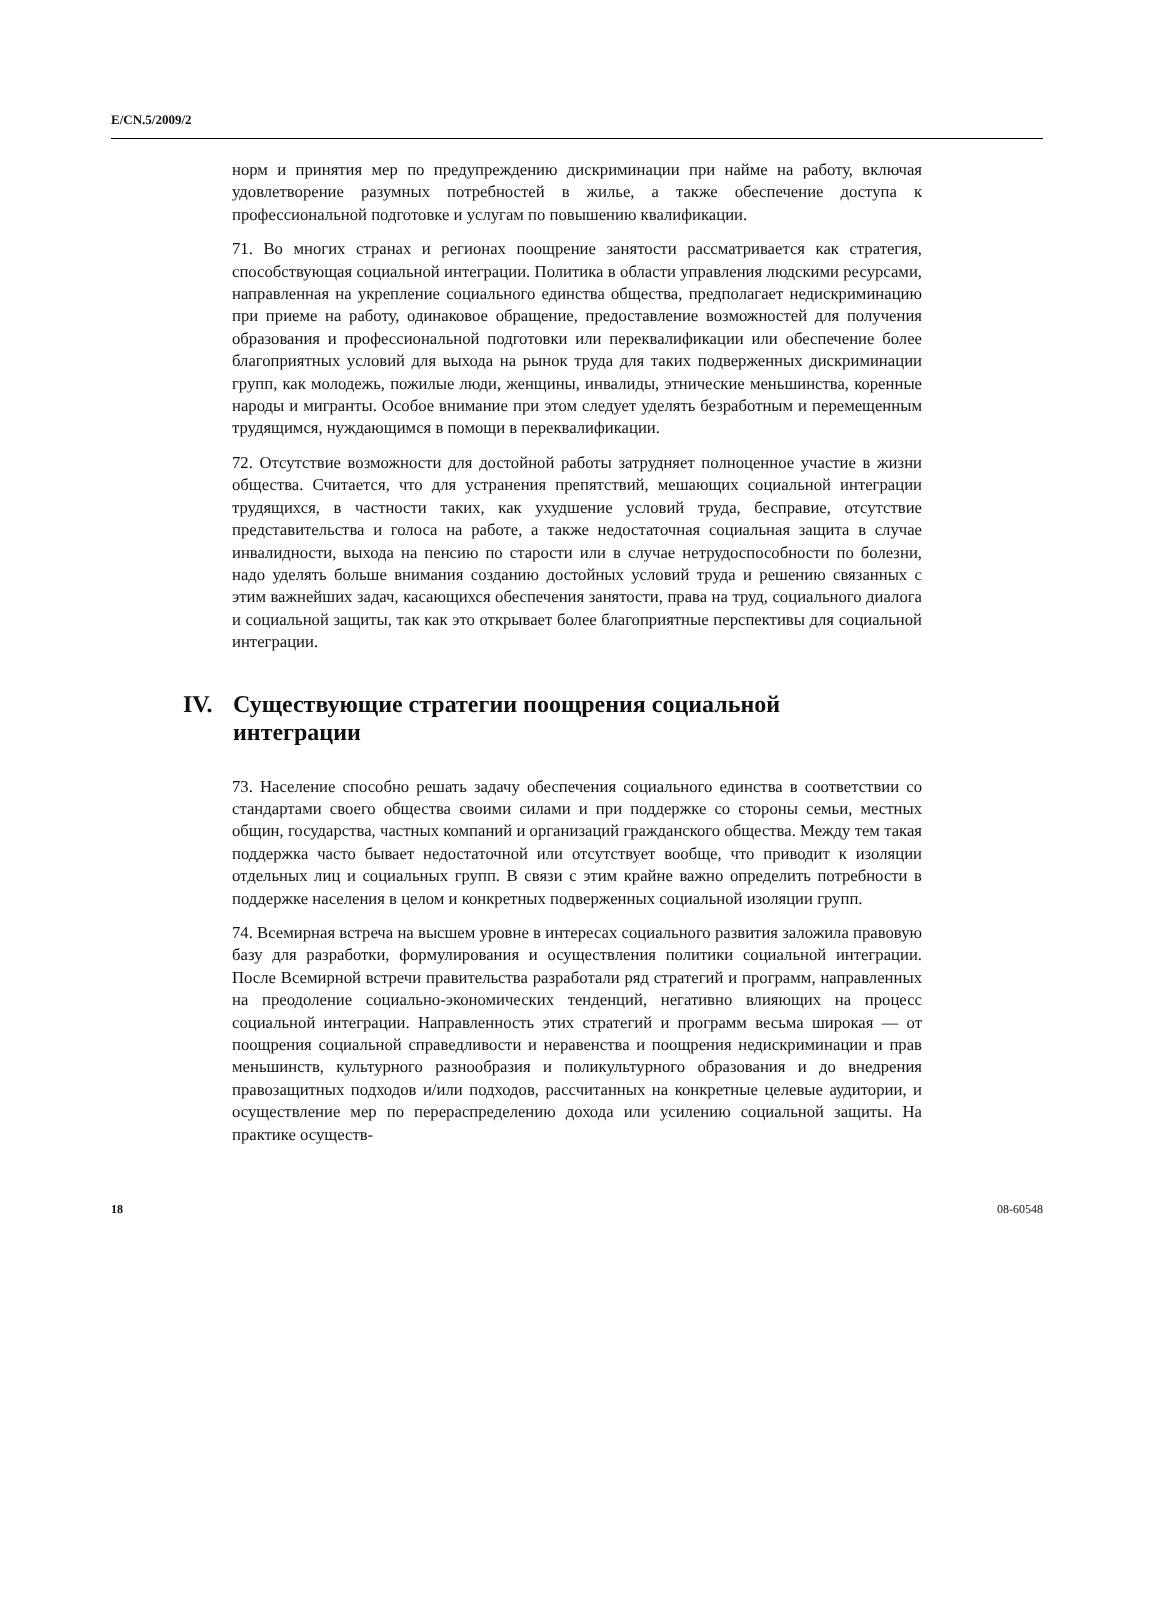E/CN.5/2009/2
норм и принятия мер по предупреждению дискриминации при найме на работу, включая удовлетворение разумных потребностей в жилье, а также обеспечение доступа к профессиональной подготовке и услугам по повышению квалификации.
71. Во многих странах и регионах поощрение занятости рассматривается как стратегия, способствующая социальной интеграции. Политика в области управления людскими ресурсами, направленная на укрепление социального единства общества, предполагает недискриминацию при приеме на работу, одинаковое обращение, предоставление возможностей для получения образования и профессиональной подготовки или переквалификации или обеспечение более благоприятных условий для выхода на рынок труда для таких подверженных дискриминации групп, как молодежь, пожилые люди, женщины, инвалиды, этнические меньшинства, коренные народы и мигранты. Особое внимание при этом следует уделять безработным и перемещенным трудящимся, нуждающимся в помощи в переквалификации.
72. Отсутствие возможности для достойной работы затрудняет полноценное участие в жизни общества. Считается, что для устранения препятствий, мешающих социальной интеграции трудящихся, в частности таких, как ухудшение условий труда, бесправие, отсутствие представительства и голоса на работе, а также недостаточная социальная защита в случае инвалидности, выхода на пенсию по старости или в случае нетрудоспособности по болезни, надо уделять больше внимания созданию достойных условий труда и решению связанных с этим важнейших задач, касающихся обеспечения занятости, права на труд, социального диалога и социальной защиты, так как это открывает более благоприятные перспективы для социальной интеграции.
IV. Существующие стратегии поощрения социальной
интеграции
73. Население способно решать задачу обеспечения социального единства в соответствии со стандартами своего общества своими силами и при поддержке со стороны семьи, местных общин, государства, частных компаний и организаций гражданского общества. Между тем такая поддержка часто бывает недостаточной или отсутствует вообще, что приводит к изоляции отдельных лиц и социальных групп. В связи с этим крайне важно определить потребности в поддержке населения в целом и конкретных подверженных социальной изоляции групп.
74. Всемирная встреча на высшем уровне в интересах социального развития заложила правовую базу для разработки, формулирования и осуществления политики социальной интеграции. После Всемирной встречи правительства разработали ряд стратегий и программ, направленных на преодоление социально-экономических тенденций, негативно влияющих на процесс социальной интеграции. Направленность этих стратегий и программ весьма широкая — от поощрения социальной справедливости и неравенства и поощрения недискриминации и прав меньшинств, культурного разнообразия и поликультурного образования и до внедрения правозащитных подходов и/или подходов, рассчитанных на конкретные целевые аудитории, и осуществление мер по перераспределению дохода или усилению социальной защиты. На практике осуществ-
18 08-60548